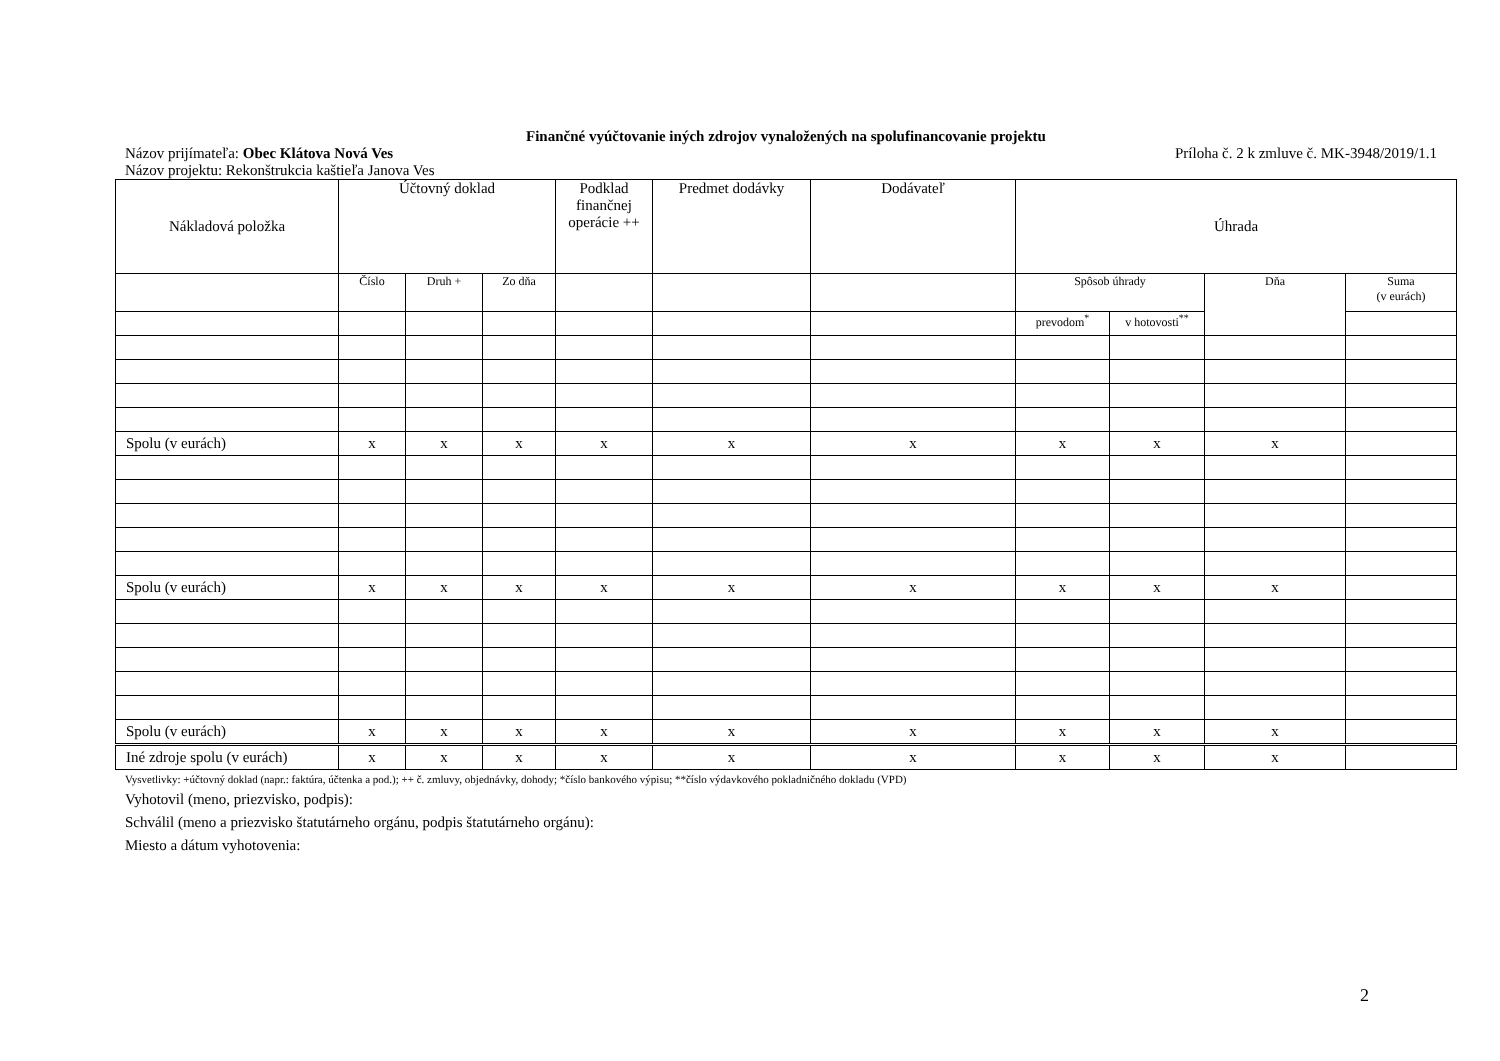Finančné vyúčtovanie iných zdrojov vynaložených na spolufinancovanie projektu
Názov prijímateľa: Obec Klátova Nová Ves Príloha č. 2 k zmluve č. MK-3948/2019/1.1
Názov projektu: Rekonštrukcia kaštieľa Janova Ves
| Nákladová položka | Účtovný doklad | | | Podklad finančnej operácie ++ | Predmet dodávky | Dodávateľ | Úhrada | | | |
| --- | --- | --- | --- | --- | --- | --- | --- | --- | --- | --- |
| | Číslo | Druh + | Zo dňa | | | | Spôsob úhrady | | Dňa | Suma (v eurách) |
| | | | | | | | prevodom<sup>*</sup> | v hotovosti<sup>**</sup> | | |
| Spolu (v eurách) | x | x | x | x | x | x | x | x | x | |
| Spolu (v eurách) | x | x | x | x | x | x | x | x | x | |
| Spolu (v eurách) | x | x | x | x | x | x | x | x | x | |
| Iné zdroje spolu (v eurách) | x | x | x | x | x | x | x | x | x | |
Vysvetlivky: +účtovný doklad (napr.: faktúra, účtenka a pod.); ++ č. zmluvy, objednávky, dohody; *číslo bankového výpisu; **číslo výdavkového pokladničného dokladu (VPD)
Vyhotovil (meno, priezvisko, podpis):
Schválil (meno a priezvisko štatutárneho orgánu, podpis štatutárneho orgánu):
Miesto a dátum vyhotovenia:
2